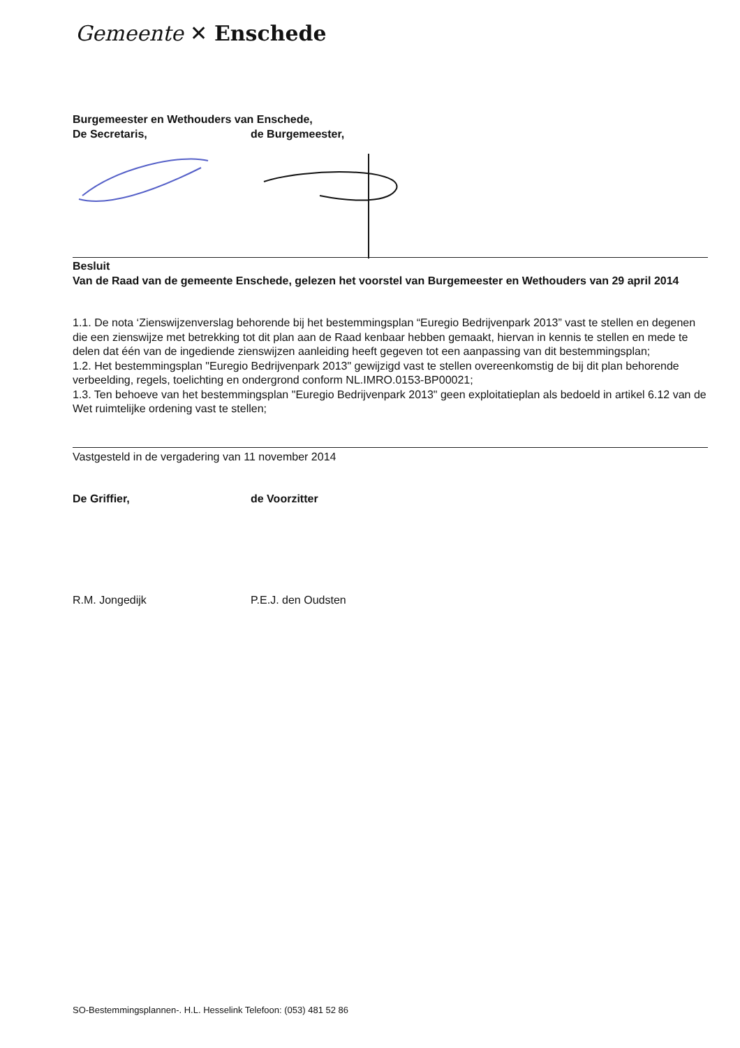Gemeente ✕ Enschede
Burgemeester en Wethouders van Enschede,
De Secretaris, de Burgemeester,
Besluit
Van de Raad van de gemeente Enschede, gelezen het voorstel van Burgemeester en Wethouders van 29 april 2014
1.1. De nota ‘Zienswijzenverslag behorende bij het bestemmingsplan “Euregio Bedrijvenpark 2013” vast te stellen en degenen die een zienswijze met betrekking tot dit plan aan de Raad kenbaar hebben gemaakt, hiervan in kennis te stellen en mede te delen dat één van de ingediende zienswijzen aanleiding heeft gegeven tot een aanpassing van dit bestemmingsplan;
1.2. Het bestemmingsplan "Euregio Bedrijvenpark 2013" gewijzigd vast te stellen overeenkomstig de bij dit plan behorende verbeelding, regels, toelichting en ondergrond conform NL.IMRO.0153-BP00021;
1.3. Ten behoeve van het bestemmingsplan "Euregio Bedrijvenpark 2013" geen exploitatieplan als bedoeld in artikel 6.12 van de Wet ruimtelijke ordening vast te stellen;
Vastgesteld in de vergadering van 11 november 2014
De Griffier, de Voorzitter
R.M. Jongedijk P.E.J. den Oudsten
SO-Bestemmingsplannen-. H.L. Hesselink Telefoon: (053) 481 52 86